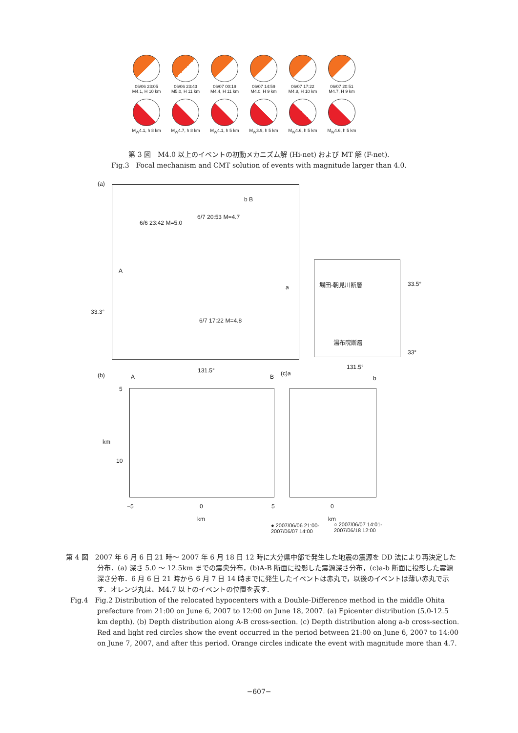06/06 23:05
M4.1, H 10 km
06/06 23:43
M5.0, H 11 km
06/07 00:19
M4.4, H 11 km
06/07 14:59
M4.0, H 9 km
06/07 17:22
M4.8, H 10 km
06/07 20:51
M4.7, H 9 km
M<sub>W</sub>4.1, h 8 km
M<sub>W</sub>4.7, h 8 km
M<sub>W</sub>4.1, h 5 km
M<sub>W</sub>3.9, h 5 km
M<sub>W</sub>4.6, h 5 km
M<sub>W</sub>4.6, h 5 km
第 3 図　M4.0 以上のイベントの初動メカニズム解 (Hi-net) および MT 解 (F-net).
Fig.3　Focal mechanism and CMT solution of events with magnitude larger than 4.0.
(a)
6/7 20:53 M=4.7
6/6 23:42 M=5.0
b B
A
a
33.3°
6/7 17:22 M=4.8
131.5°
堀田-朝見川断層 33.5°
湯布院断層
33°
131.5°
(b) A B (c)a
b
5
km
10
−5 0 5 0
km km
● 2007/06/06 21:00-
2007/06/07 14:00
○ 2007/06/07 14:01-
2007/06/18 12:00
第 4 図　2007 年 6 月 6 日 21 時～ 2007 年 6 月 18 日 12 時に大分県中部で発生した地震の震源を DD 法により再決定した分布．(a) 深さ 5.0 ～ 12.5km までの震央分布，(b)A-B 断面に投影した震源深さ分布，(c)a-b 断面に投影した震源深さ分布．6 月 6 日 21 時から 6 月 7 日 14 時までに発生したイベントは赤丸で，以後のイベントは薄い赤丸で示す．オレンジ丸は、M4.7 以上のイベントの位置を表す.
Fig.4　Fig.2 Distribution of the relocated hypocenters with a Double-Difference method in the middle Ohita prefecture from 21:00 on June 6, 2007 to 12:00 on June 18, 2007. (a) Epicenter distribution (5.0-12.5 km depth). (b) Depth distribution along A-B cross-section. (c) Depth distribution along a-b cross-section. Red and light red circles show the event occurred in the period between 21:00 on June 6, 2007 to 14:00 on June 7, 2007, and after this period. Orange circles indicate the event with magnitude more than 4.7.
−607−